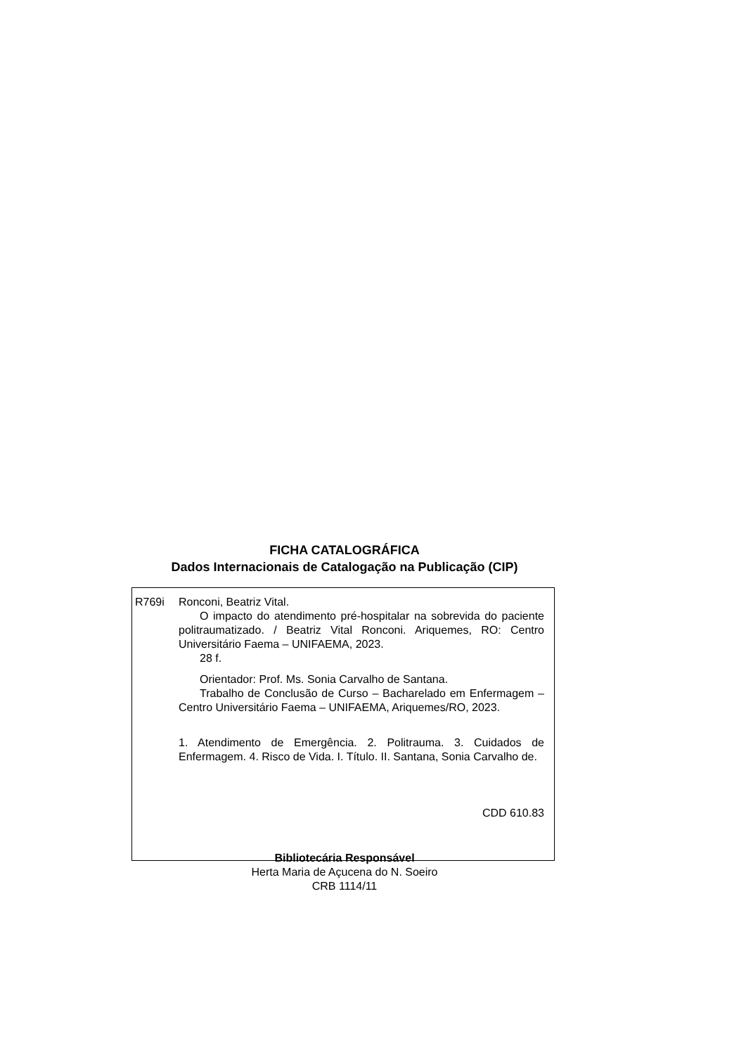FICHA CATALOGRÁFICA
Dados Internacionais de Catalogação na Publicação (CIP)
R769i Ronconi, Beatriz Vital.
O impacto do atendimento pré-hospitalar na sobrevida do paciente politraumatizado. / Beatriz Vital Ronconi. Ariquemes, RO: Centro Universitário Faema – UNIFAEMA, 2023.
28 f.
Orientador: Prof. Ms. Sonia Carvalho de Santana.
Trabalho de Conclusão de Curso – Bacharelado em Enfermagem – Centro Universitário Faema – UNIFAEMA, Ariquemes/RO, 2023.
1. Atendimento de Emergência. 2. Politrauma. 3. Cuidados de Enfermagem. 4. Risco de Vida. I. Título. II. Santana, Sonia Carvalho de.
CDD 610.83
Bibliotecária Responsável
Herta Maria de Açucena do N. Soeiro
CRB 1114/11